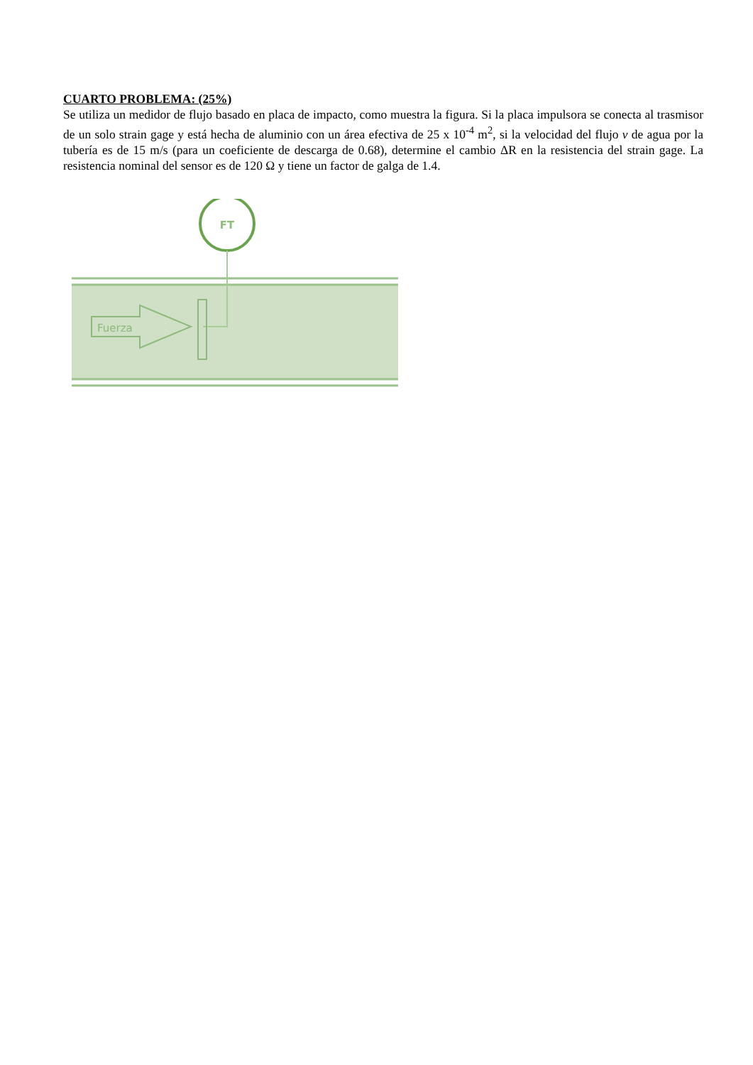CUARTO PROBLEMA: (25%)
Se utiliza un medidor de flujo basado en placa de impacto, como muestra la figura. Si la placa impulsora se conecta al trasmisor de un solo strain gage y está hecha de aluminio con un área efectiva de 25 x 10<sup>-4</sup> m<sup>2</sup>, si la velocidad del flujo v de agua por la tubería es de 15 m/s (para un coeficiente de descarga de 0.68), determine el cambio ΔR en la resistencia del strain gage. La resistencia nominal del sensor es de 120 Ω y tiene un factor de galga de 1.4.
FT
Fuerza